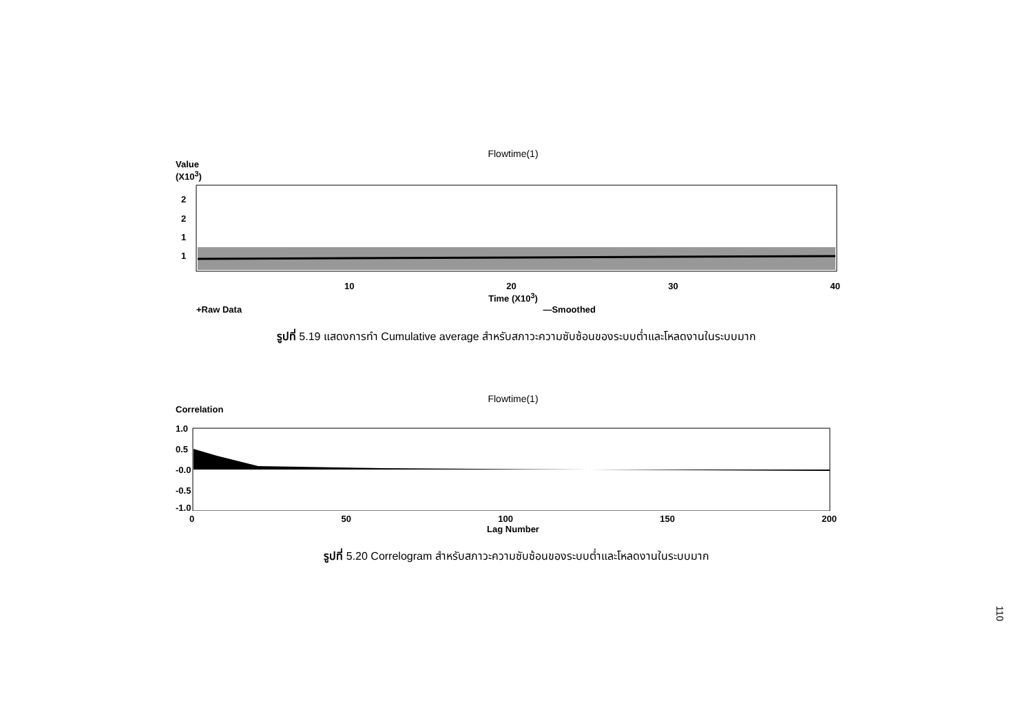Flowtime(1)
Value
(X10<sup>3</sup>)
2
2
1
1
10 20 30 40
Time (X10<sup>3</sup>)
+Raw Data —Smoothed
รูปที่ 5.19 แสดงการทำ Cumulative average สำหรับสภาวะความซับซ้อนของระบบต่ำและโหลดงานในระบบมาก
Flowtime(1)
Correlation
1.0
0.5
-0.0
-0.5
-1.0
0 50 100 150 200
Lag Number
รูปที่ 5.20 Correlogram สำหรับสภาวะความซับซ้อนของระบบต่ำและโหลดงานในระบบมาก
110